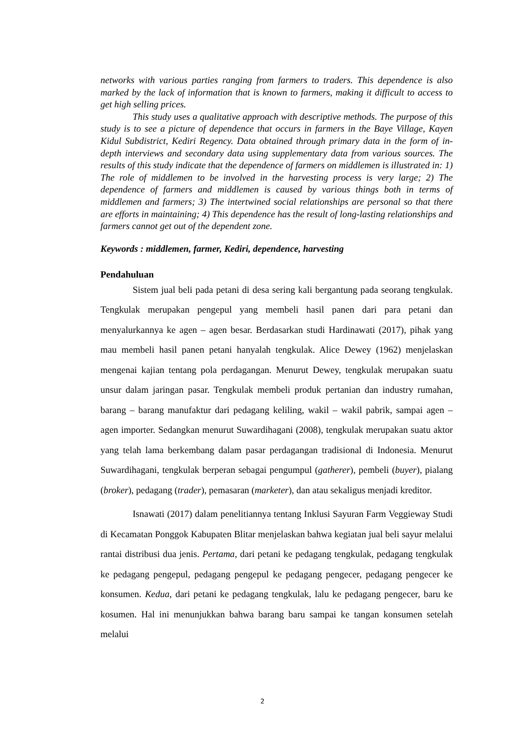networks with various parties ranging from farmers to traders. This dependence is also marked by the lack of information that is known to farmers, making it difficult to access to get high selling prices.
This study uses a qualitative approach with descriptive methods. The purpose of this study is to see a picture of dependence that occurs in farmers in the Baye Village, Kayen Kidul Subdistrict, Kediri Regency. Data obtained through primary data in the form of in-depth interviews and secondary data using supplementary data from various sources. The results of this study indicate that the dependence of farmers on middlemen is illustrated in: 1) The role of middlemen to be involved in the harvesting process is very large; 2) The dependence of farmers and middlemen is caused by various things both in terms of middlemen and farmers; 3) The intertwined social relationships are personal so that there are efforts in maintaining; 4) This dependence has the result of long-lasting relationships and farmers cannot get out of the dependent zone.
Keywords : middlemen, farmer, Kediri, dependence, harvesting
Pendahuluan
Sistem jual beli pada petani di desa sering kali bergantung pada seorang tengkulak. Tengkulak merupakan pengepul yang membeli hasil panen dari para petani dan menyalurkannya ke agen – agen besar. Berdasarkan studi Hardinawati (2017), pihak yang mau membeli hasil panen petani hanyalah tengkulak. Alice Dewey (1962) menjelaskan mengenai kajian tentang pola perdagangan. Menurut Dewey, tengkulak merupakan suatu unsur dalam jaringan pasar. Tengkulak membeli produk pertanian dan industry rumahan, barang – barang manufaktur dari pedagang keliling, wakil – wakil pabrik, sampai agen – agen importer. Sedangkan menurut Suwardihagani (2008), tengkulak merupakan suatu aktor yang telah lama berkembang dalam pasar perdagangan tradisional di Indonesia. Menurut Suwardihagani, tengkulak berperan sebagai pengumpul (gatherer), pembeli (buyer), pialang (broker), pedagang (trader), pemasaran (marketer), dan atau sekaligus menjadi kreditor.
Isnawati (2017) dalam penelitiannya tentang Inklusi Sayuran Farm Veggieway Studi di Kecamatan Ponggok Kabupaten Blitar menjelaskan bahwa kegiatan jual beli sayur melalui rantai distribusi dua jenis. Pertama, dari petani ke pedagang tengkulak, pedagang tengkulak ke pedagang pengepul, pedagang pengepul ke pedagang pengecer, pedagang pengecer ke konsumen. Kedua, dari petani ke pedagang tengkulak, lalu ke pedagang pengecer, baru ke kosumen. Hal ini menunjukkan bahwa barang baru sampai ke tangan konsumen setelah melalui
2